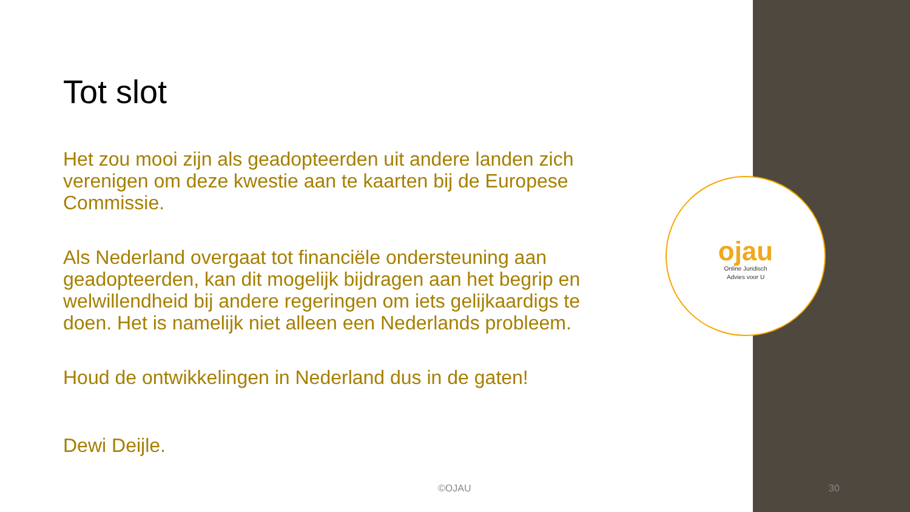Tot slot
Het zou mooi zijn als geadopteerden uit andere landen zich verenigen om deze kwestie aan te kaarten bij de Europese Commissie.
Als Nederland overgaat tot financiële ondersteuning aan geadopteerden, kan dit mogelijk bijdragen aan het begrip en welwillendheid bij andere regeringen om iets gelijkaardigs te doen. Het is namelijk niet alleen een Nederlands probleem.
Houd de ontwikkelingen in Nederland dus in de gaten!
Dewi Deijle.
ojau
Online Juridisch
Advies voor U
©OJAU 30